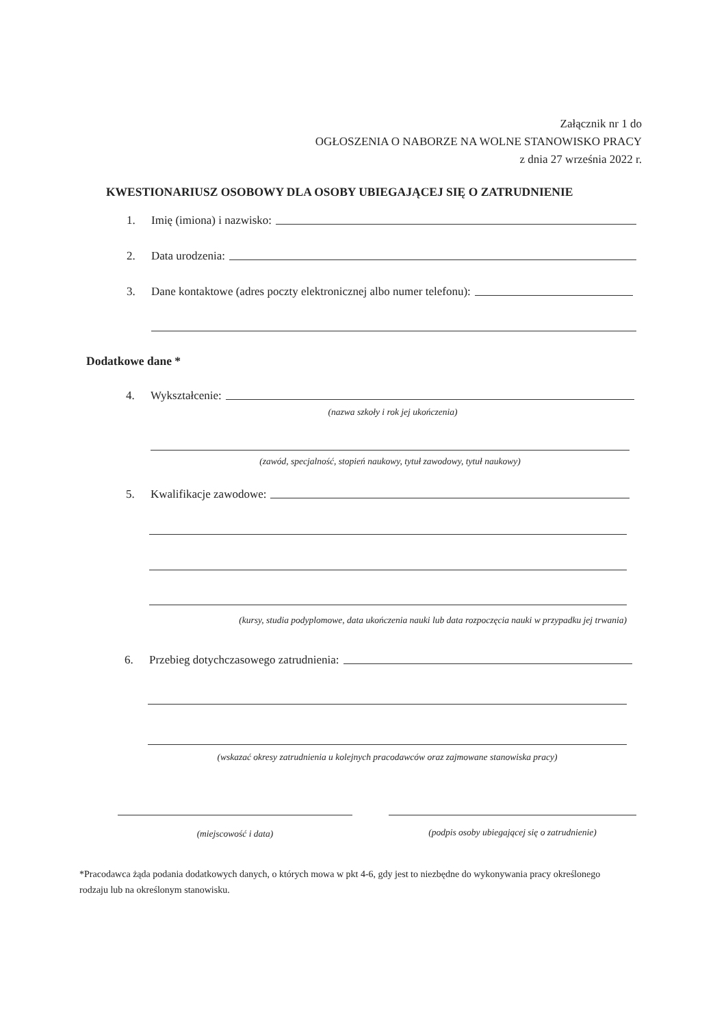Załącznik nr 1 do
OGŁOSZENIA O NABORZE NA WOLNE STANOWISKO PRACY
z dnia 27 września 2022 r.
KWESTIONARIUSZ OSOBOWY DLA OSOBY UBIEGAJĄCEJ SIĘ O ZATRUDNIENIE
1. Imię (imiona) i nazwisko:
2. Data urodzenia:
3. Dane kontaktowe (adres poczty elektronicznej albo numer telefonu):
Dodatkowe dane *
4. Wykształcenie:
(nazwa szkoły i rok jej ukończenia)
(zawód, specjalność, stopień naukowy, tytuł zawodowy, tytuł naukowy)
5. Kwalifikacje zawodowe:
(kursy, studia podyplomowe, data ukończenia nauki lub data rozpoczęcia nauki w przypadku jej trwania)
6. Przebieg dotychczasowego zatrudnienia:
(wskazać okresy zatrudnienia u kolejnych pracodawców oraz zajmowane stanowiska pracy)
(miejscowość i data)
(podpis osoby ubiegającej się o zatrudnienie)
*Pracodawca żąda podania dodatkowych danych, o których mowa w pkt 4-6, gdy jest to niezbędne do wykonywania pracy określonego rodzaju lub na określonym stanowisku.